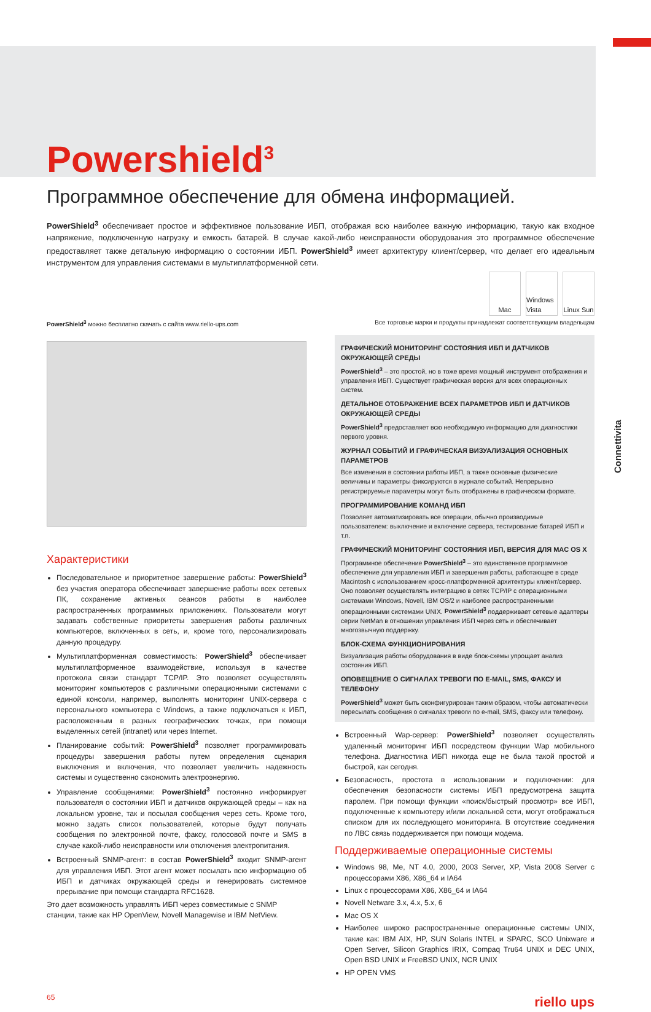Connettivita
Powershield<sup>3</sup>
Программное обеспечение для обмена информацией.
PowerShield<sup>3</sup> обеспечивает простое и эффективное пользование ИБП, отображая всю наиболее важную информацию, такую как входное напряжение, подключенную нагрузку и емкость батарей. В случае какой-либо неисправности оборудования это программное обеспечение предоставляет также детальную информацию о состоянии ИБП. PowerShield<sup>3</sup> имеет архитектуру клиент/сервер, что делает его идеальным инструментом для управления системами в мультиплатформенной сети.
Mac Windows Vista
Linux Sun
PowerShield<sup>3</sup> можно бесплатно скачать с сайта www.riello-ups.com Все торговые марки и продукты принадлежат соответствующим владельцам
Характеристики
Последовательное и приоритетное завершение работы: PowerShield<sup>3</sup> без участия оператора обеспечивает завершение работы всех сетевых ПК, сохранение активных сеансов работы в наиболее распространенных программных приложениях. Пользователи могут задавать собственные приоритеты завершения работы различных компьютеров, включенных в сеть, и, кроме того, персонализировать данную процедуру.
Мультиплатформенная совместимость: PowerShield<sup>3</sup> обеспечивает мультиплатформенное взаимодействие, используя в качестве протокола связи стандарт TCP/IP. Это позволяет осуществлять мониторинг компьютеров с различными операционными системами с единой консоли, например, выполнять мониторинг UNIX-сервера с персонального компьютера с Windows, а также подключаться к ИБП, расположенным в разных географических точках, при помощи выделенных сетей (intranet) или через Internet.
Планирование событий: PowerShield<sup>3</sup> позволяет программировать процедуры завершения работы путем определения сценария выключения и включения, что позволяет увеличить надежность системы и существенно сэкономить электроэнергию.
Управление сообщениями: PowerShield<sup>3</sup> постоянно информирует пользователя о состоянии ИБП и датчиков окружающей среды – как на локальном уровне, так и посылая сообщения через сеть. Кроме того, можно задать список пользователей, которые будут получать сообщения по электронной почте, факсу, голосовой почте и SMS в случае какой-либо неисправности или отключения электропитания.
Встроенный SNMP-агент: в состав PowerShield<sup>3</sup> входит SNMP-агент для управления ИБП. Этот агент может посылать всю информацию об ИБП и датчиках окружающей среды и генерировать системное прерывание при помощи стандарта RFC1628.
Это дает возможность управлять ИБП через совместимые с SNMP станции, такие как HP OpenView, Novell Managewise и IBM NetView.
ГРАФИЧЕСКИЙ МОНИТОРИНГ СОСТОЯНИЯ ИБП И ДАТЧИКОВ ОКРУЖАЮЩЕЙ СРЕДЫ
PowerShield<sup>3</sup> – это простой, но в тоже время мощный инструмент отображения и управления ИБП. Существует графическая версия для всех операционных систем.
ДЕТАЛЬНОЕ ОТОБРАЖЕНИЕ ВСЕХ ПАРАМЕТРОВ ИБП И ДАТЧИКОВ ОКРУЖАЮЩЕЙ СРЕДЫ
PowerShield<sup>3</sup> предоставляет всю необходимую информацию для диагностики первого уровня.
ЖУРНАЛ СОБЫТИЙ И ГРАФИЧЕСКАЯ ВИЗУАЛИЗАЦИЯ ОСНОВНЫХ ПАРАМЕТРОВ
Все изменения в состоянии работы ИБП, а также основные физические величины и параметры фиксируются в журнале событий. Непрерывно регистрируемые параметры могут быть отображены в графическом формате.
ПРОГРАММИРОВАНИЕ КОМАНД ИБП
Позволяет автоматизировать все операции, обычно производимые пользователем: выключение и включение сервера, тестирование батарей ИБП и т.п.
ГРАФИЧЕСКИЙ МОНИТОРИНГ СОСТОЯНИЯ ИБП, ВЕРСИЯ ДЛЯ MAC OS X
Программное обеспечение PowerShield<sup>3</sup> – это единственное программное обеспечение для управления ИБП и завершения работы, работающее в среде Macintosh с использованием кросс-платформенной архитектуры клиент/сервер. Оно позволяет осуществлять интеграцию в сетях TCP/IP с операционными системами Windows, Novell, IBM OS/2 и наиболее распространенными операционными системами UNIX. PowerShield<sup>3</sup> поддерживает сетевые адаптеры серии NetMan в отношении управления ИБП через сеть и обеспечивает многозвычную поддержку.
БЛОК-СХЕМА ФУНКЦИОНИРОВАНИЯ
Визуализация работы оборудования в виде блок-схемы упрощает анализ состояния ИБП.
ОПОВЕЩЕНИЕ О СИГНАЛАХ ТРЕВОГИ ПО E-MAIL, SMS, ФАКСУ И ТЕЛЕФОНУ
PowerShield<sup>3</sup> может быть сконфигурирован таким образом, чтобы автоматически пересылать сообщения о сигналах тревоги по e-mail, SMS, факсу или телефону.
Встроенный Wap-сервер: PowerShield<sup>3</sup> позволяет осуществлять удаленный мониторинг ИБП посредством функции Wap мобильного телефона. Диагностика ИБП никогда еще не была такой простой и быстрой, как сегодня.
Безопасность, простота в использовании и подключении: для обеспечения безопасности системы ИБП предусмотрена защита паролем. При помощи функции «поиск/быстрый просмотр» все ИБП, подключенные к компьютеру и/или локальной сети, могут отображаться списком для их последующего мониторинга. В отсутствие соединения по ЛВС связь поддерживается при помощи модема.
Поддерживаемые операционные системы
Windows 98, Me, NT 4.0, 2000, 2003 Server, XP, Vista 2008 Server с процессорами X86, X86_64 и IA64
Linux с процессорами X86, X86_64 и IA64
Novell Netware 3.x, 4.x, 5.x, 6
Mac OS X
Наиболее широко распространенные операционные системы UNIX, такие как: IBM AIX, HP, SUN Solaris INTEL и SPARC, SCO Unixware и Open Server, Silicon Graphics IRIX, Compaq Tru64 UNIX и DEC UNIX, Open BSD UNIX и FreeBSD UNIX, NCR UNIX
HP OPEN VMS
65 riello ups